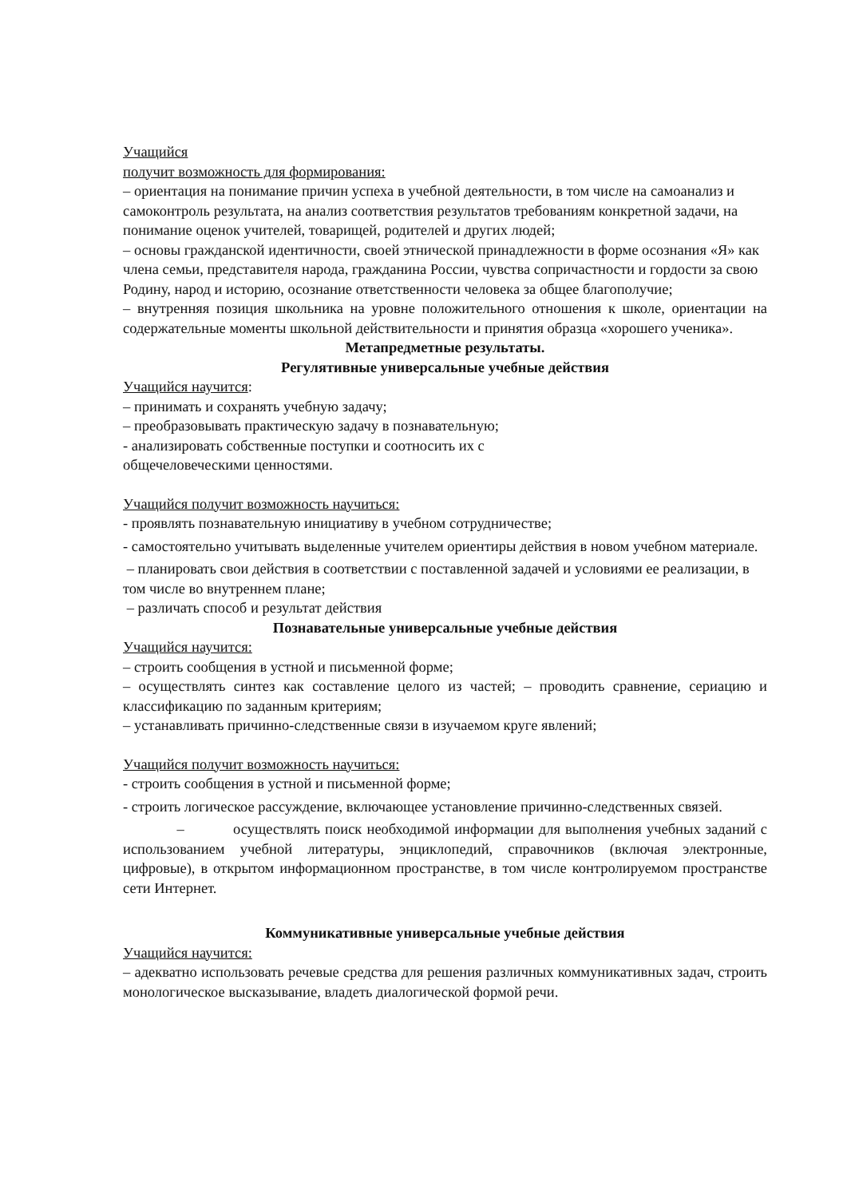Учащийся
получит возможность для формирования:
– ориентация на понимание причин успеха в учебной деятельности, в том числе на самоанализ и самоконтроль результата, на анализ соответствия результатов требованиям конкретной задачи, на понимание оценок учителей, товарищей, родителей и других людей;
– основы гражданской идентичности, своей этнической принадлежности в форме осознания «Я» как члена семьи, представителя народа, гражданина России, чувства сопричастности и гордости за свою Родину, народ и историю, осознание ответственности человека за общее благополучие;
– внутренняя позиция школьника на уровне положительного отношения к школе, ориентации на содержательные моменты школьной действительности и принятия образца «хорошего ученика».
Метапредметные результаты.
Регулятивные универсальные учебные действия
Учащийся научится:
– принимать и сохранять учебную задачу;
– преобразовывать практическую задачу в познавательную;
- анализировать собственные поступки и соотносить их с
общечеловеческими ценностями.
Учащийся получит возможность научиться:
- проявлять познавательную инициативу в учебном сотрудничестве;
- самостоятельно учитывать выделенные учителем ориентиры действия в новом учебном материале.
– планировать свои действия в соответствии с поставленной задачей и условиями ее реализации, в том числе во внутреннем плане;
– различать способ и результат действия
Познавательные универсальные учебные действия
Учащийся научится:
– строить сообщения в устной и письменной форме;
– осуществлять синтез как составление целого из частей; – проводить сравнение, сериацию и классификацию по заданным критериям;
– устанавливать причинно-следственные связи в изучаемом круге явлений;
Учащийся получит возможность научиться:
- строить сообщения в устной и письменной форме;
- строить логическое рассуждение, включающее установление причинно-следственных связей.
– осуществлять поиск необходимой информации для выполнения учебных заданий с использованием учебной литературы, энциклопедий, справочников (включая электронные, цифровые), в открытом информационном пространстве, в том числе контролируемом пространстве сети Интернет.
Коммуникативные универсальные учебные действия
Учащийся научится:
– адекватно использовать речевые средства для решения различных коммуникативных задач, строить монологическое высказывание, владеть диалогической формой речи.